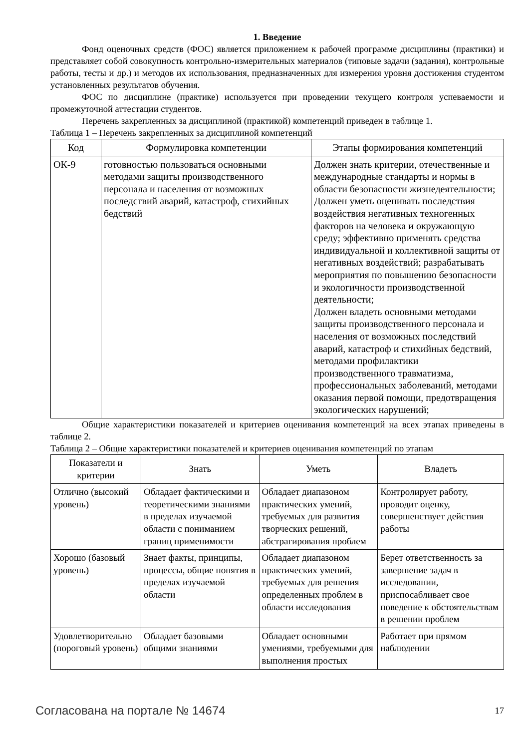1. Введение
Фонд оценочных средств (ФОС) является приложением к рабочей программе дисциплины (практики) и представляет собой совокупность контрольно-измерительных материалов (типовые задачи (задания), контрольные работы, тесты и др.) и методов их использования, предназначенных для измерения уровня достижения студентом установленных результатов обучения.
ФОС по дисциплине (практике) используется при проведении текущего контроля успеваемости и промежуточной аттестации студентов.
Перечень закрепленных за дисциплиной (практикой) компетенций приведен в таблице 1.
Таблица 1 – Перечень закрепленных за дисциплиной компетенций
| Код | Формулировка компетенции | Этапы формирования компетенций |
| --- | --- | --- |
| ОК-9 | готовностью пользоваться основными методами защиты производственного персонала и населения от возможных последствий аварий, катастроф, стихийных бедствий | Должен знать критерии, отечественные и международные стандарты и нормы в области безопасности жизнедеятельности; Должен уметь оценивать последствия воздействия негативных техногенных факторов на человека и окружающую среду; эффективно применять средства индивидуальной и коллективной защиты от негативных воздействий; разрабатывать мероприятия по повышению безопасности и экологичности производственной деятельности; Должен владеть основными методами защиты производственного персонала и населения от возможных последствий аварий, катастроф и стихийных бедствий, методами профилактики производственного травматизма, профессиональных заболеваний, методами оказания первой помощи, предотвращения экологических нарушений; |
Общие характеристики показателей и критериев оценивания компетенций на всех этапах приведены в таблице 2.
Таблица 2 – Общие характеристики показателей и критериев оценивания компетенций по этапам
| Показатели и критерии | Знать | Уметь | Владеть |
| --- | --- | --- | --- |
| Отлично (высокий уровень) | Обладает фактическими и теоретическими знаниями в пределах изучаемой области с пониманием границ применимости | Обладает диапазоном практических умений, требуемых для развития творческих решений, абстрагирования проблем | Контролирует работу, проводит оценку, совершенствует действия работы |
| Хорошо (базовый уровень) | Знает факты, принципы, процессы, общие понятия в пределах изучаемой области | Обладает диапазоном практических умений, требуемых для решения определенных проблем в области исследования | Берет ответственность за завершение задач в исследовании, приспосабливает свое поведение к обстоятельствам в решении проблем |
| Удовлетворительно (пороговый уровень) | Обладает базовыми общими знаниями | Обладает основными умениями, требуемыми для выполнения простых | Работает при прямом наблюдении |
Согласована на портале № 14674 17